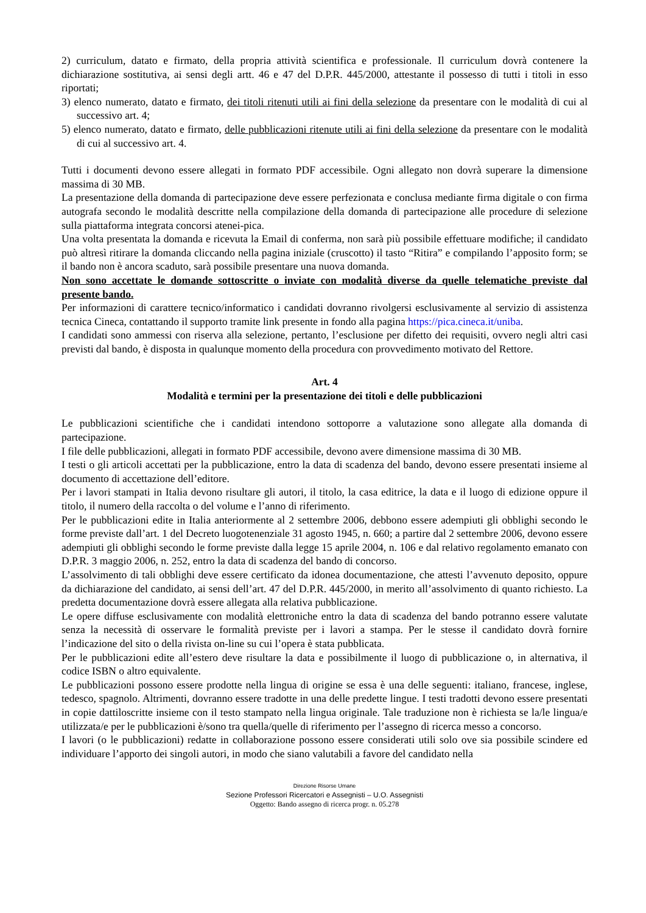2) curriculum, datato e firmato, della propria attività scientifica e professionale. Il curriculum dovrà contenere la dichiarazione sostitutiva, ai sensi degli artt. 46 e 47 del D.P.R. 445/2000, attestante il possesso di tutti i titoli in esso riportati;
3) elenco numerato, datato e firmato, dei titoli ritenuti utili ai fini della selezione da presentare con le modalità di cui al successivo art. 4;
5) elenco numerato, datato e firmato, delle pubblicazioni ritenute utili ai fini della selezione da presentare con le modalità di cui al successivo art. 4.
Tutti i documenti devono essere allegati in formato PDF accessibile. Ogni allegato non dovrà superare la dimensione massima di 30 MB.
La presentazione della domanda di partecipazione deve essere perfezionata e conclusa mediante firma digitale o con firma autografa secondo le modalità descritte nella compilazione della domanda di partecipazione alle procedure di selezione sulla piattaforma integrata concorsi atenei-pica.
Una volta presentata la domanda e ricevuta la Email di conferma, non sarà più possibile effettuare modifiche; il candidato può altresì ritirare la domanda cliccando nella pagina iniziale (cruscotto) il tasto “Ritira” e compilando l’apposito form; se il bando non è ancora scaduto, sarà possibile presentare una nuova domanda.
Non sono accettate le domande sottoscritte o inviate con modalità diverse da quelle telematiche previste dal presente bando.
Per informazioni di carattere tecnico/informatico i candidati dovranno rivolgersi esclusivamente al servizio di assistenza tecnica Cineca, contattando il supporto tramite link presente in fondo alla pagina https://pica.cineca.it/uniba.
I candidati sono ammessi con riserva alla selezione, pertanto, l’esclusione per difetto dei requisiti, ovvero negli altri casi previsti dal bando, è disposta in qualunque momento della procedura con provvedimento motivato del Rettore.
Art. 4
Modalità e termini per la presentazione dei titoli e delle pubblicazioni
Le pubblicazioni scientifiche che i candidati intendono sottoporre a valutazione sono allegate alla domanda di partecipazione.
I file delle pubblicazioni, allegati in formato PDF accessibile, devono avere dimensione massima di 30 MB.
I testi o gli articoli accettati per la pubblicazione, entro la data di scadenza del bando, devono essere presentati insieme al documento di accettazione dell’editore.
Per i lavori stampati in Italia devono risultare gli autori, il titolo, la casa editrice, la data e il luogo di edizione oppure il titolo, il numero della raccolta o del volume e l’anno di riferimento.
Per le pubblicazioni edite in Italia anteriormente al 2 settembre 2006, debbono essere adempiuti gli obblighi secondo le forme previste dall’art. 1 del Decreto luogotenenziale 31 agosto 1945, n. 660; a partire dal 2 settembre 2006, devono essere adempiuti gli obblighi secondo le forme previste dalla legge 15 aprile 2004, n. 106 e dal relativo regolamento emanato con D.P.R. 3 maggio 2006, n. 252, entro la data di scadenza del bando di concorso.
L’assolvimento di tali obblighi deve essere certificato da idonea documentazione, che attesti l’avvenuto deposito, oppure da dichiarazione del candidato, ai sensi dell’art. 47 del D.P.R. 445/2000, in merito all’assolvimento di quanto richiesto. La predetta documentazione dovrà essere allegata alla relativa pubblicazione.
Le opere diffuse esclusivamente con modalità elettroniche entro la data di scadenza del bando potranno essere valutate senza la necessità di osservare le formalità previste per i lavori a stampa. Per le stesse il candidato dovrà fornire l’indicazione del sito o della rivista on-line su cui l’opera è stata pubblicata.
Per le pubblicazioni edite all’estero deve risultare la data e possibilmente il luogo di pubblicazione o, in alternativa, il codice ISBN o altro equivalente.
Le pubblicazioni possono essere prodotte nella lingua di origine se essa è una delle seguenti: italiano, francese, inglese, tedesco, spagnolo. Altrimenti, dovranno essere tradotte in una delle predette lingue. I testi tradotti devono essere presentati in copie dattiloscritte insieme con il testo stampato nella lingua originale. Tale traduzione non è richiesta se la/le lingua/e utilizzata/e per le pubblicazioni è/sono tra quella/quelle di riferimento per l’assegno di ricerca messo a concorso.
I lavori (o le pubblicazioni) redatte in collaborazione possono essere considerati utili solo ove sia possibile scindere ed individuare l’apporto dei singoli autori, in modo che siano valutabili a favore del candidato nella
Direzione Risorse Umane
Sezione Professori Ricercatori e Assegnisti – U.O. Assegnisti
Oggetto: Bando assegno di ricerca progr. n. 05.278